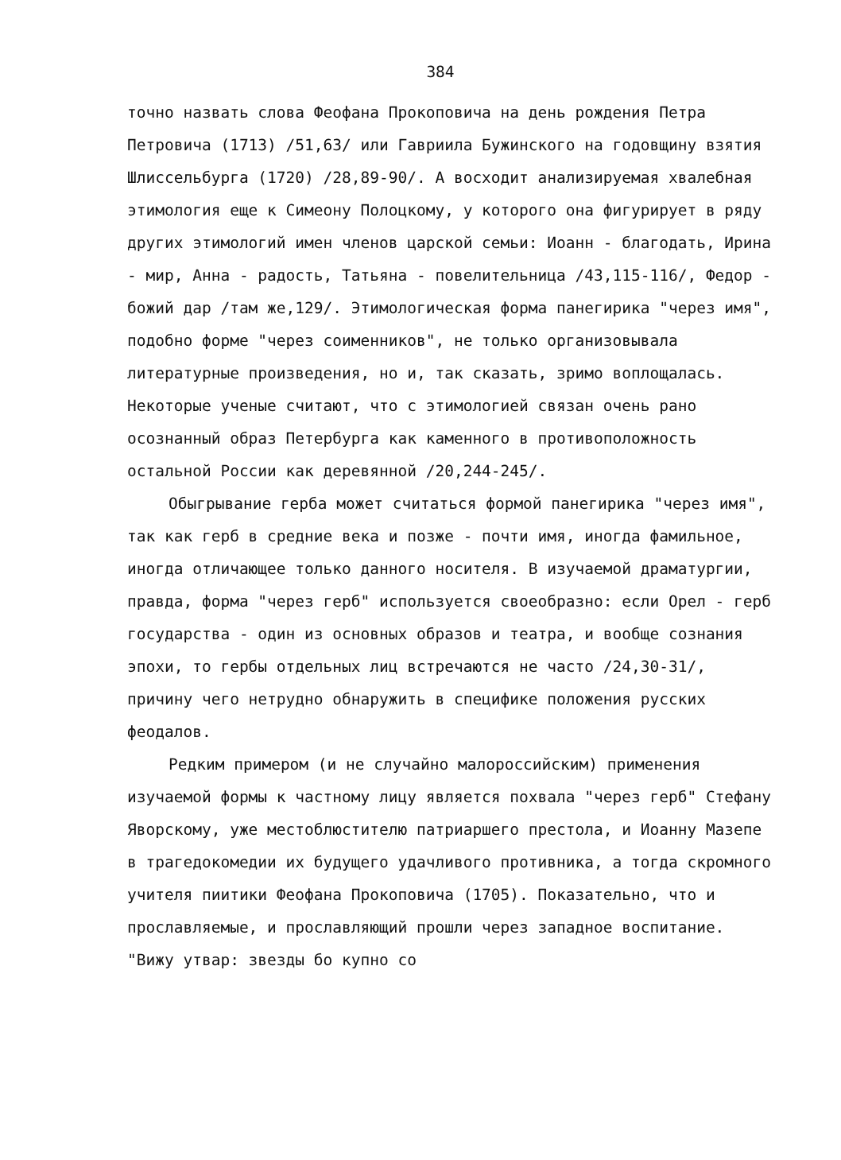384
точно назвать слова Феофана Прокоповича на день рождения Петра Петровича (1713) /51,63/ или Гавриила Бужинского на годовщину взятия Шлиссельбурга (1720) /28,89-90/. А восходит анализируемая хвалебная этимология еще к Симеону Полоцкому, у которого она фигурирует в ряду других этимологий имен членов царской семьи: Иоанн - благодать, Ирина - мир, Анна - радость, Татьяна - повелительница /43,115-116/, Федор - божий дар /там же,129/. Этимологическая форма панегирика "через имя", подобно форме "через соименников", не только организовывала литературные произведения, но и, так сказать, зримо воплощалась. Некоторые ученые считают, что с этимологией связан очень рано осознанный образ Петербурга как каменного в противоположность остальной России как деревянной /20,244-245/.
Обыгрывание герба может считаться формой панегирика "через имя", так как герб в средние века и позже - почти имя, иногда фамильное, иногда отличающее только данного носителя. В изучаемой драматургии, правда, форма "через герб" используется своеобразно: если Орел - герб государства - один из основных образов и театра, и вообще сознания эпохи, то гербы отдельных лиц встречаются не часто /24,30-31/, причину чего нетрудно обнаружить в специфике положения русских феодалов.
Редким примером (и не случайно малороссийским) применения изучаемой формы к частному лицу является похвала "через герб" Стефану Яворскому, уже местоблюстителю патриаршего престола, и Иоанну Мазепе в трагедокомедии их будущего удачливого противника, а тогда скромного учителя пиитики Феофана Прокоповича (1705). Показательно, что и прославляемые, и прославляющий прошли через западное воспитание. "Вижу утвар: звезды бо купно со